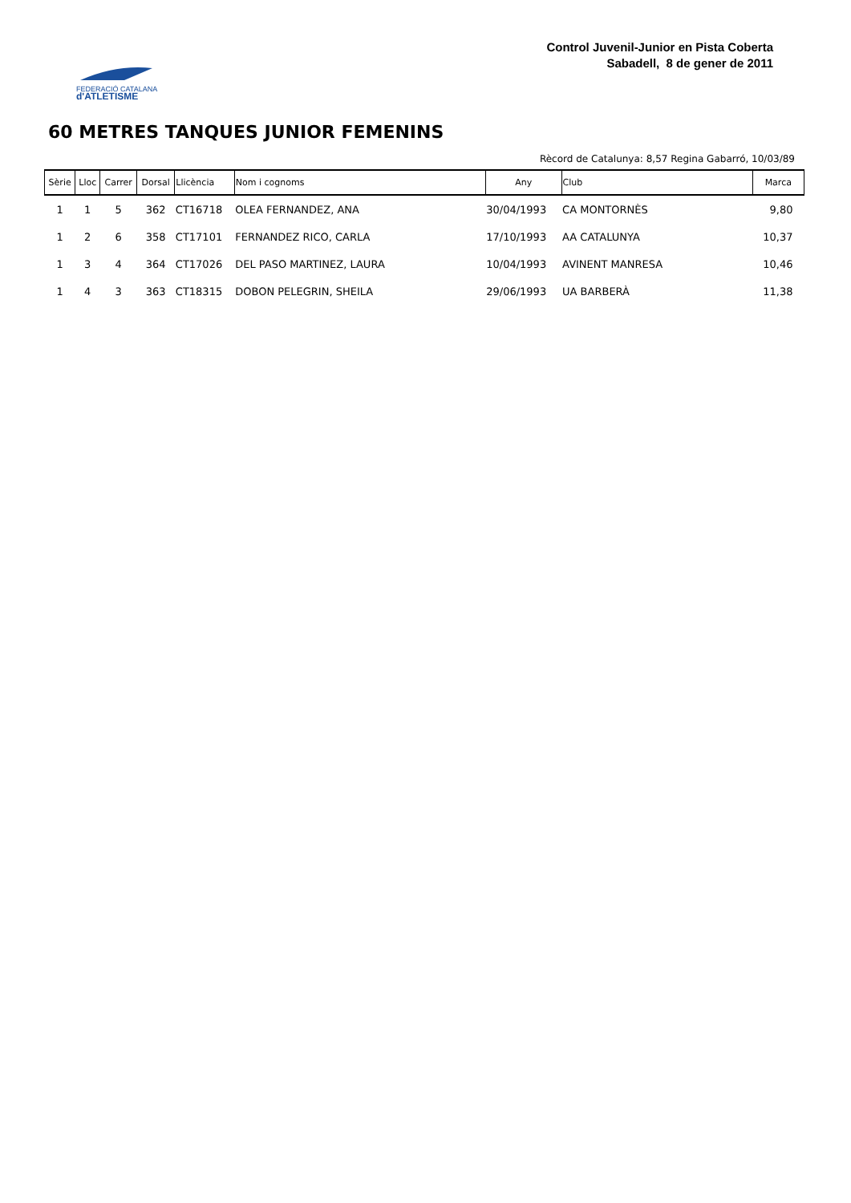FEDERACIÓ CATALANA
d'ATLETISME
Control Juvenil-Junior en Pista Coberta
Sabadell, 8 de gener de 2011
60 METRES TANQUES JUNIOR FEMENINS
Rècord de Catalunya: 8,57 Regina Gabarró, 10/03/89
| Sèrie | Lloc | Carrer | Dorsal | Llicència | Nom i cognoms | Any | Club | Marca |
| --- | --- | --- | --- | --- | --- | --- | --- | --- |
| 1 | 1 | 5 | 362 | CT16718 | OLEA FERNANDEZ, ANA | 30/04/1993 | CA MONTORNÈS | 9,80 |
| 1 | 2 | 6 | 358 | CT17101 | FERNANDEZ RICO, CARLA | 17/10/1993 | AA CATALUNYA | 10,37 |
| 1 | 3 | 4 | 364 | CT17026 | DEL PASO MARTINEZ, LAURA | 10/04/1993 | AVINENT MANRESA | 10,46 |
| 1 | 4 | 3 | 363 | CT18315 | DOBON PELEGRIN, SHEILA | 29/06/1993 | UA BARBERÀ | 11,38 |